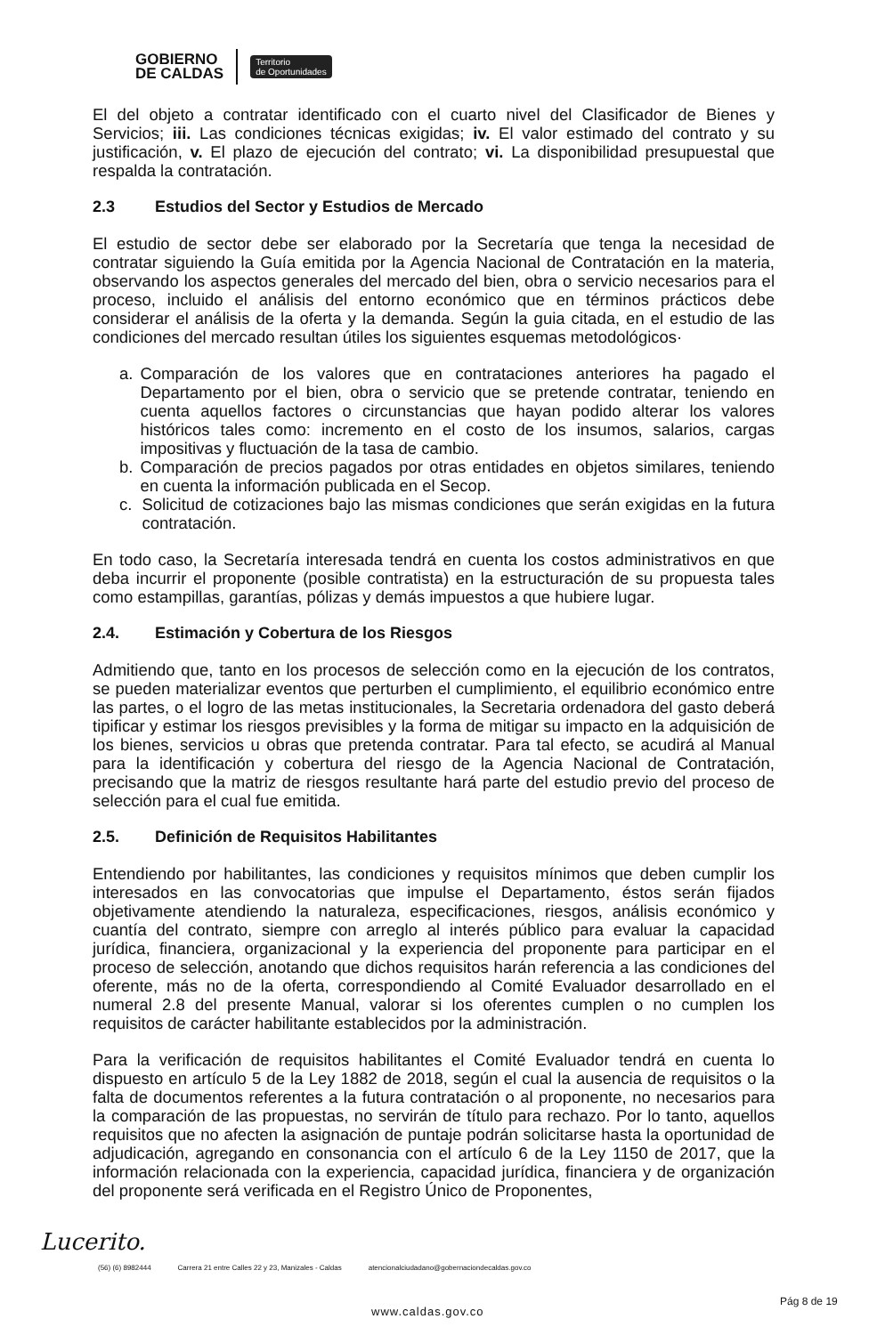GOBIERNO
DE CALDAS
Territorio
de Oportunidades
El del objeto a contratar identificado con el cuarto nivel del Clasificador de Bienes y Servicios; iii. Las condiciones técnicas exigidas; iv. El valor estimado del contrato y su justificación, v. El plazo de ejecución del contrato; vi. La disponibilidad presupuestal que respalda la contratación.
2.3 Estudios del Sector y Estudios de Mercado
El estudio de sector debe ser elaborado por la Secretaría que tenga la necesidad de contratar siguiendo la Guía emitida por la Agencia Nacional de Contratación en la materia, observando los aspectos generales del mercado del bien, obra o servicio necesarios para el proceso, incluido el análisis del entorno económico que en términos prácticos debe considerar el análisis de la oferta y la demanda. Según la guia citada, en el estudio de las condiciones del mercado resultan útiles los siguientes esquemas metodológicos·
a. Comparación de los valores que en contrataciones anteriores ha pagado el Departamento por el bien, obra o servicio que se pretende contratar, teniendo en cuenta aquellos factores o circunstancias que hayan podido alterar los valores históricos tales como: incremento en el costo de los insumos, salarios, cargas impositivas y fluctuación de la tasa de cambio.
b. Comparación de precios pagados por otras entidades en objetos similares, teniendo en cuenta la información publicada en el Secop.
c. Solicitud de cotizaciones bajo las mismas condiciones que serán exigidas en la futura contratación.
En todo caso, la Secretaría interesada tendrá en cuenta los costos administrativos en que deba incurrir el proponente (posible contratista) en la estructuración de su propuesta tales como estampillas, garantías, pólizas y demás impuestos a que hubiere lugar.
2.4. Estimación y Cobertura de los Riesgos
Admitiendo que, tanto en los procesos de selección como en la ejecución de los contratos, se pueden materializar eventos que perturben el cumplimiento, el equilibrio económico entre las partes, o el logro de las metas institucionales, la Secretaria ordenadora del gasto deberá tipificar y estimar los riesgos previsibles y la forma de mitigar su impacto en la adquisición de los bienes, servicios u obras que pretenda contratar. Para tal efecto, se acudirá al Manual para la identificación y cobertura del riesgo de la Agencia Nacional de Contratación, precisando que la matriz de riesgos resultante hará parte del estudio previo del proceso de selección para el cual fue emitida.
2.5. Definición de Requisitos Habilitantes
Entendiendo por habilitantes, las condiciones y requisitos mínimos que deben cumplir los interesados en las convocatorias que impulse el Departamento, éstos serán fijados objetivamente atendiendo la naturaleza, especificaciones, riesgos, análisis económico y cuantía del contrato, siempre con arreglo al interés público para evaluar la capacidad jurídica, financiera, organizacional y la experiencia del proponente para participar en el proceso de selección, anotando que dichos requisitos harán referencia a las condiciones del oferente, más no de la oferta, correspondiendo al Comité Evaluador desarrollado en el numeral 2.8 del presente Manual, valorar si los oferentes cumplen o no cumplen los requisitos de carácter habilitante establecidos por la administración.
Para la verificación de requisitos habilitantes el Comité Evaluador tendrá en cuenta lo dispuesto en artículo 5 de la Ley 1882 de 2018, según el cual la ausencia de requisitos o la falta de documentos referentes a la futura contratación o al proponente, no necesarios para la comparación de las propuestas, no servirán de título para rechazo. Por lo tanto, aquellos requisitos que no afecten la asignación de puntaje podrán solicitarse hasta la oportunidad de adjudicación, agregando en consonancia con el artículo 6 de la Ley 1150 de 2017, que la información relacionada con la experiencia, capacidad jurídica, financiera y de organización del proponente será verificada en el Registro Único de Proponentes,
Lucerito.
(56) (6) 8982444 Carrera 21 entre Calles 22 y 23, Manizales - Caldas atencionalciudadano@gobernaciondecaldas.gov.co
www.caldas.gov.co
Pág 8 de 19